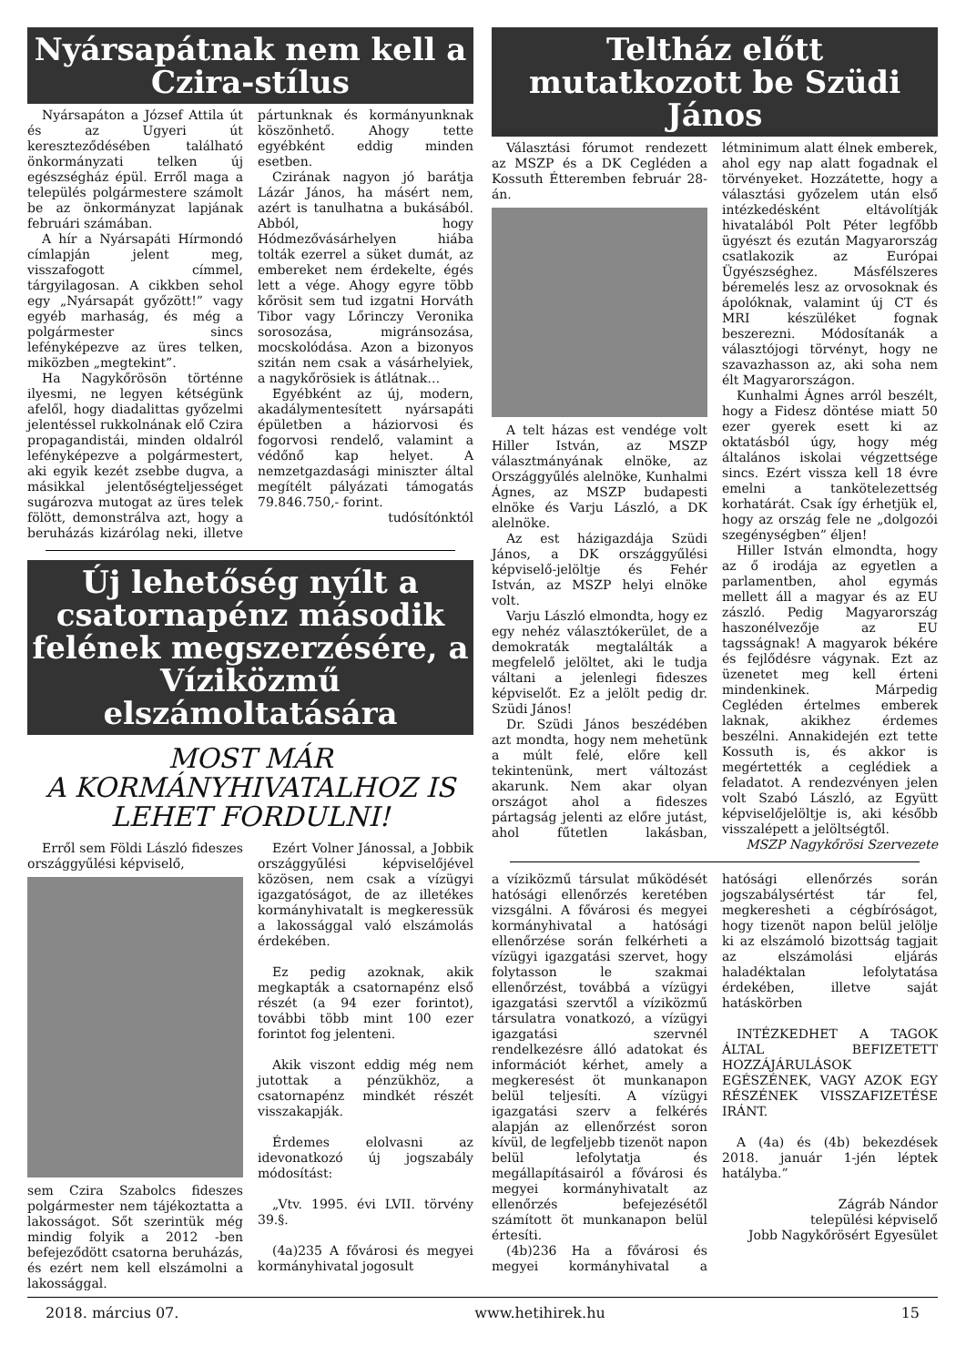Nyársapátnak nem kell a Czira-stílus
Nyársapáton a József Attila út és az Ugyeri út kereszteződésében található önkormányzati telken új egészségház épül. Erről maga a település polgármestere számolt be az önkormányzat lapjának februári számában.
A hír a Nyársapáti Hírmondó címlapján jelent meg, visszafogott címmel, tárgyilagosan. A cikkben sehol egy „Nyársapát győzött!” vagy egyéb marhaság, és még a polgármester sincs lefényképezve az üres telken, miközben „megtekint”.
Ha Nagykőrösön történne ilyesmi, ne legyen kétségünk afelől, hogy diadalittas győzelmi jelentéssel rukkolnának elő Czira propagandistái, minden oldalról lefényképezve a polgármestert, aki egyik kezét zsebbe dugva, a másikkal jelentőségteljességet sugározva mutogat az üres telek fölött, demonstrálva azt, hogy a beruházás kizárólag neki, illetve pártunknak és kormányunknak köszönhető. Ahogy tette egyébként eddig minden esetben.
Czirának nagyon jó barátja Lázár János, ha másért nem, azért is tanulhatna a bukásából. Abból, hogy Hódmezővásárhelyen hiába tolták ezerrel a süket dumát, az embereket nem érdekelte, égés lett a vége. Ahogy egyre több kőrösit sem tud izgatni Horváth Tibor vagy Lőrinczy Veronika sorosozása, migránsozása, mocskolódása. Azon a bizonyos szitán nem csak a vásárhelyiek, a nagykőrösiek is átlátnak…
Egyébként az új, modern, akadálymentesített nyársapáti épületben a háziorvosi és fogorvosi rendelő, valamint a védőnő kap helyet. A nemzetgazdasági miniszter által megítélt pályázati támogatás 79.846.750,- forint.
tudósítónktól
Új lehetőség nyílt a csatornapénz második felének megszerzésére, a Víziközmű elszámoltatására
MOST MÁR
A KORMÁNYHIVATALHOZ IS
LEHET FORDULNI!
Erről sem Földi László fideszes országgyűlési képviselő,
sem Czira Szabolcs fideszes polgármester nem tájékoztatta a lakosságot. Sőt szerintük még mindig folyik a 2012 -ben befejeződött csatorna beruházás, és ezért nem kell elszámolni a lakossággal.
Ezért Volner Jánossal, a Jobbik országgyűlési képviselőjével közösen, nem csak a vízügyi igazgatóságot, de az illetékes kormányhivatalt is megkeressük a lakossággal való elszámolás érdekében.
Ez pedig azoknak, akik megkapták a csatornapénz első részét (a 94 ezer forintot), további több mint 100 ezer forintot fog jelenteni.
Akik viszont eddig még nem jutottak a pénzükhöz, a csatornapénz mindkét részét visszakapják.
Érdemes elolvasni az idevonatkozó új jogszabály módosítást:
„Vtv. 1995. évi LVII. törvény 39.§.
(4a)235 A fővárosi és megyei kormányhivatal jogosult
Teltház előtt mutatkozott be Szüdi János
Választási fórumot rendezett az MSZP és a DK Cegléden a Kossuth Étteremben február 28-án.
A telt házas est vendége volt Hiller István, az MSZP választmányának elnöke, az Országgyűlés alelnöke, Kunhalmi Ágnes, az MSZP budapesti elnöke és Varju László, a DK alelnöke.
Az est házigazdája Szüdi János, a DK országgyűlési képviselő-jelöltje és Fehér István, az MSZP helyi elnöke volt.
Varju László elmondta, hogy ez egy nehéz választókerület, de a demokraták megtalálták a megfelelő jelöltet, aki le tudja váltani a jelenlegi fideszes képviselőt. Ez a jelölt pedig dr. Szüdi János!
Dr. Szüdi János beszédében azt mondta, hogy nem mehetünk a múlt felé, előre kell tekintenünk, mert változást akarunk. Nem akar olyan országot ahol a fideszes pártagság jelenti az előre jutást, ahol fűtetlen lakásban, létminimum alatt élnek emberek, ahol egy nap alatt fogadnak el törvényeket. Hozzátette, hogy a választási győzelem után első intézkedésként eltávolítják hivatalából Polt Péter legfőbb ügyészt és ezután Magyarország csatlakozik az Európai Ügyészséghez. Másfélszeres béremelés lesz az orvosoknak és ápolóknak, valamint új CT és MRI készüléket fognak beszerezni. Módosítanák a választójogi törvényt, hogy ne szavazhasson az, aki soha nem élt Magyarországon.
Kunhalmi Ágnes arról beszélt, hogy a Fidesz döntése miatt 50 ezer gyerek esett ki az oktatásból úgy, hogy még általános iskolai végzettsége sincs. Ezért vissza kell 18 évre emelni a tankötelezettség korhatárát. Csak így érhetjük el, hogy az ország fele ne „dolgozói szegénységben” éljen!
Hiller István elmondta, hogy az ő irodája az egyetlen a parlamentben, ahol egymás mellett áll a magyar és az EU zászló. Pedig Magyarország haszonélvezője az EU tagsságnak! A magyarok békére és fejlődésre vágynak. Ezt az üzenetet meg kell érteni mindenkinek. Márpedig Cegléden értelmes emberek laknak, akikhez érdemes beszélni. Annakidején ezt tette Kossuth is, és akkor is megértették a ceglédiek a feladatot. A rendezvényen jelen volt Szabó László, az Együtt képviselőjelöltje is, aki később visszalépett a jelöltségtől.
MSZP Nagykőrösi Szervezete
a víziközmű társulat működését hatósági ellenőrzés keretében vizsgálni. A fővárosi és megyei kormányhivatal a hatósági ellenőrzése során felkérheti a vízügyi igazgatási szervet, hogy folytasson le szakmai ellenőrzést, továbbá a vízügyi igazgatási szervtől a víziközmű társulatra vonatkozó, a vízügyi igazgatási szervnél rendelkezésre álló adatokat és információt kérhet, amely a megkeresést öt munkanapon belül teljesíti. A vízügyi igazgatási szerv a felkérés alapján az ellenőrzést soron kívül, de legfeljebb tizenöt napon belül lefolytatja és megállapításairól a fővárosi és megyei kormányhivatalt az ellenőrzés befejezésétől számított öt munkanapon belül értesíti.
(4b)236 Ha a fővárosi és megyei kormányhivatal a hatósági ellenőrzés során jogszabálysértést tár fel, megkeresheti a cégbíróságot, hogy tizenöt napon belül jelölje ki az elszámoló bizottság tagjait az elszámolási eljárás haladéktalan lefolytatása érdekében, illetve saját hatáskörben
INTÉZKEDHET A TAGOK ÁLTAL BEFIZETETT HOZZÁJÁRULÁSOK EGÉSZÉNEK, VAGY AZOK EGY RÉSZÉNEK VISSZAFIZETÉSE IRÁNT.
A (4a) és (4b) bekezdések 2018. január 1-jén léptek hatályba.”
Zágráb Nándor
települési képviselő
Jobb Nagykőrösért Egyesület
2018. március 07. www.hetihirek.hu 15